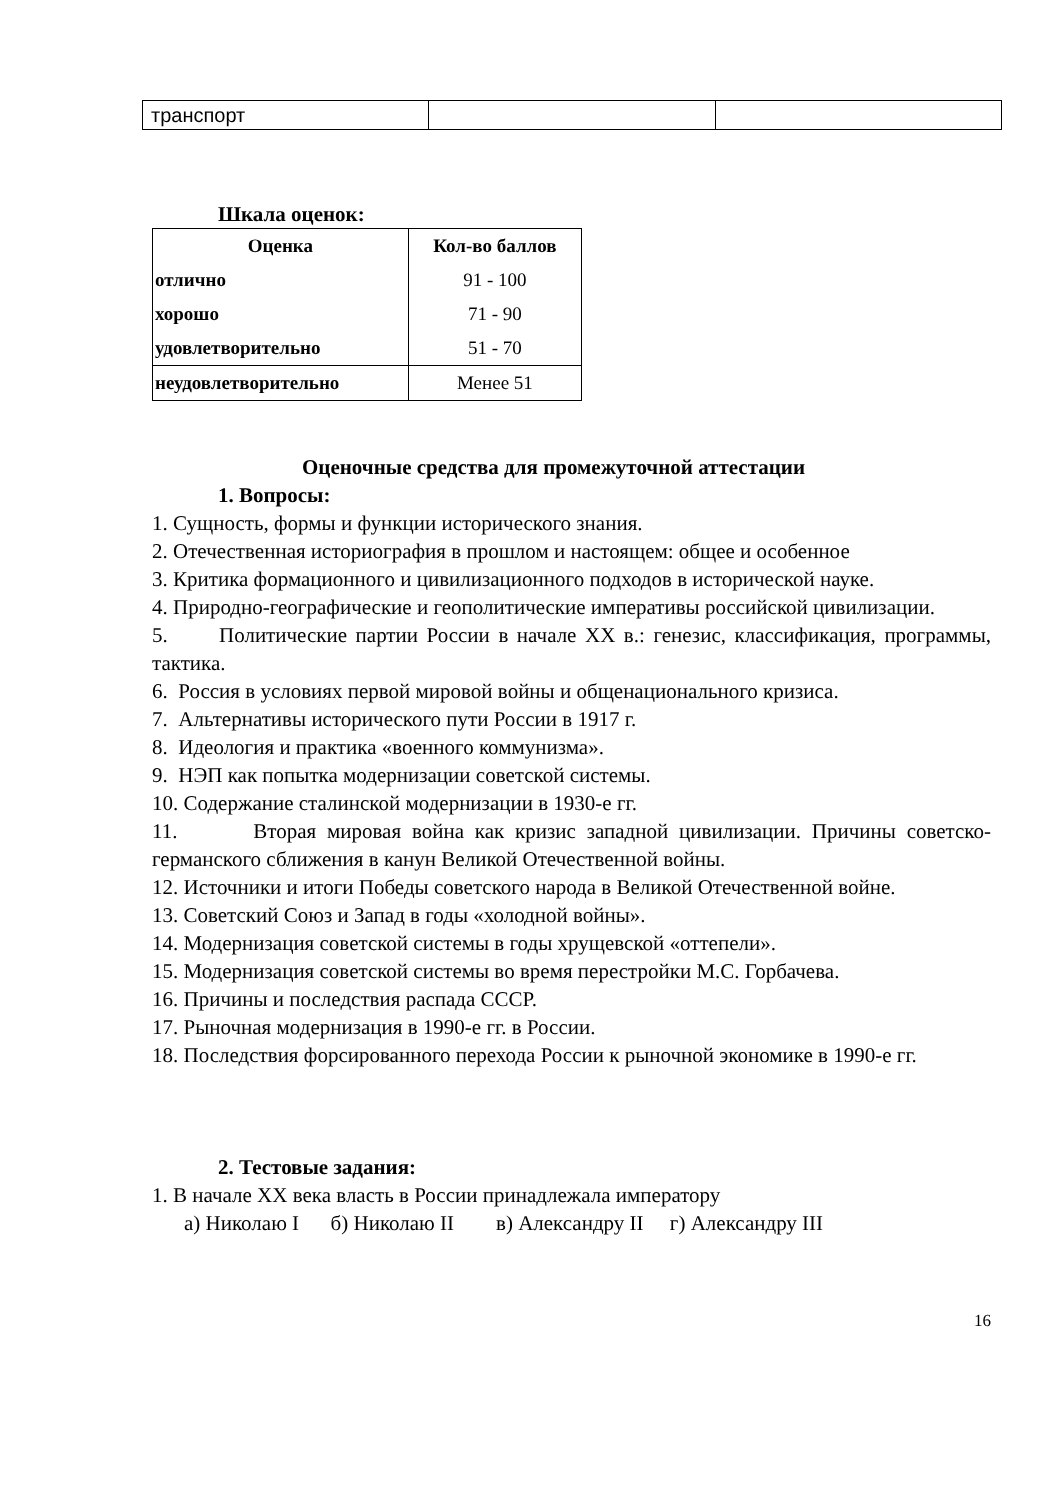| транспорт | | |
Шкала оценок:
| Оценка | Кол-во баллов |
| --- | --- |
| отлично | 91 - 100 |
| хорошо | 71 - 90 |
| удовлетворительно | 51 - 70 |
| неудовлетворительно | Менее 51 |
Оценочные средства для промежуточной аттестации
1. Вопросы:
1. Сущность, формы и функции исторического знания.
2. Отечественная историография в прошлом и настоящем: общее и особенное
3. Критика формационного и цивилизационного подходов в исторической науке.
4. Природно-географические и геополитические императивы российской цивилизации.
5. Политические партии России в начале XX в.: генезис, классификация, программы, тактика.
6. Россия в условиях первой мировой войны и общенационального кризиса.
7. Альтернативы исторического пути России в 1917 г.
8. Идеология и практика «военного коммунизма».
9. НЭП как попытка модернизации советской системы.
10. Содержание сталинской модернизации в 1930-е гг.
11. Вторая мировая война как кризис западной цивилизации. Причины советско-германского сближения в канун Великой Отечественной войны.
12. Источники и итоги Победы советского народа в Великой Отечественной войне.
13. Советский Союз и Запад в годы «холодной войны».
14. Модернизация советской системы в годы хрущевской «оттепели».
15. Модернизация советской системы во время перестройки М.С. Горбачева.
16. Причины и последствия распада СССР.
17. Рыночная модернизация в 1990-е гг. в России.
18. Последствия форсированного перехода России к рыночной экономике в 1990-е гг.
2. Тестовые задания:
1. В начале XX века власть в России принадлежала императору
а) Николаю I б) Николаю II в) Александру II г) Александру III
16